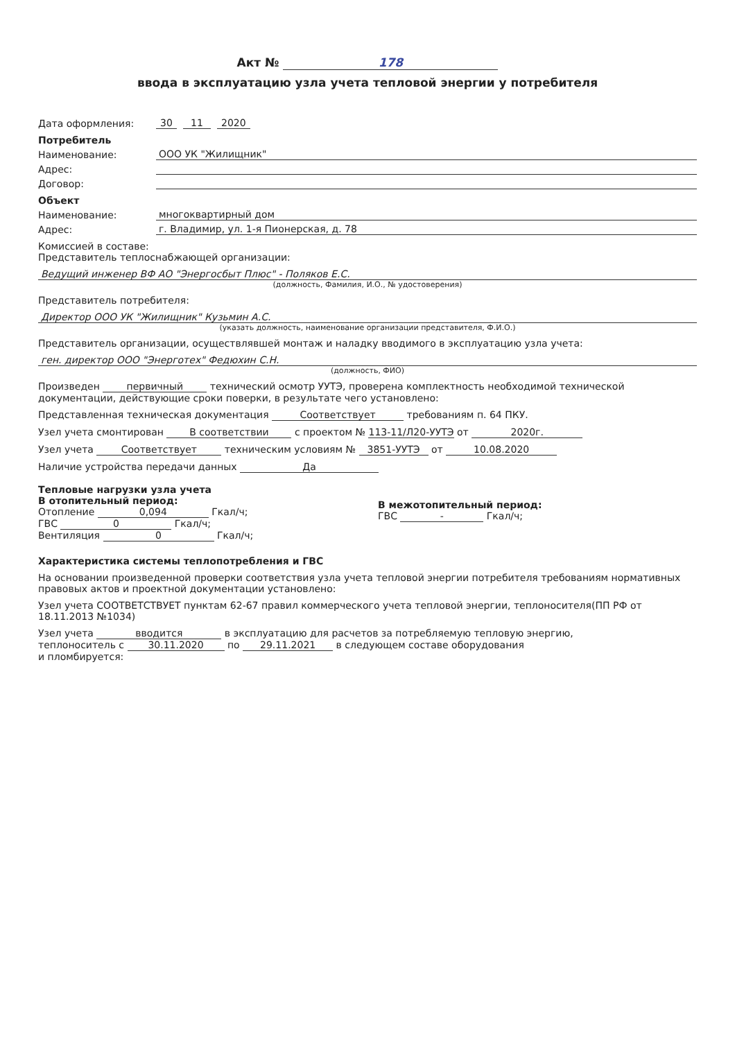Акт № 178
ввода в эксплуатацию узла учета тепловой энергии у потребителя
Дата оформления: 30 11 2020
Потребитель
Наименование: ООО УК "Жилищник"
Адрес:
Договор:
Объект
Наименование: многоквартирный дом
Адрес: г. Владимир, ул. 1-я Пионерская, д. 78
Комиссией в составе:
Представитель теплоснабжающей организации:
Ведущий инженер ВФ АО "Энергосбыт Плюс" - Поляков Е.С.
(должность, Фамилия, И.О., № удостоверения)
Представитель потребителя:
Директор ООО УК "Жилищник" Кузьмин А.С.
(указать должность, наименование организации представителя, Ф.И.О.)
Представитель организации, осуществлявшей монтаж и наладку вводимого в эксплуатацию узла учета:
ген. директор ООО "Энерготех" Федюхин С.Н.
(должность, ФИО)
Произведен первичный технический осмотр УУТЭ, проверена комплектность необходимой технической документации, действующие сроки поверки, в результате чего установлено:
Представленная техническая документация Соответствует требованиям п. 64 ПКУ.
Узел учета смонтирован В соответствии с проектом № 113-11/Л20-УУТЭ от 2020г.
Узел учета Соответствует техническим условиям № 3851-УУТЭ от 10.08.2020
Наличие устройства передачи данных Да
Тепловые нагрузки узла учета
В отопительный период:
Отопление 0,094 Гкал/ч;
ГВС 0 Гкал/ч;
Вентиляция 0 Гкал/ч;
В межотопительный период:
ГВС - Гкал/ч;
Характеристика системы теплопотребления и ГВС
На основании произведенной проверки соответствия узла учета тепловой энергии потребителя требованиям нормативных правовых актов и проектной документации установлено:
Узел учета СООТВЕТСТВУЕТ пунктам 62-67 правил коммерческого учета тепловой энергии, теплоносителя(ПП РФ от 18.11.2013 №1034)
Узел учета вводится в эксплуатацию для расчетов за потребляемую тепловую энергию,
теплоноситель с 30.11.2020 по 29.11.2021 в следующем составе оборудования
и пломбируется: